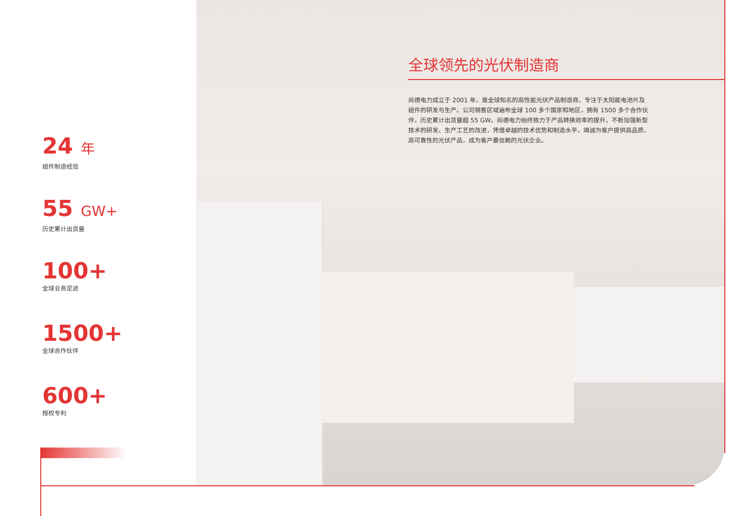24 年
组件制造经验
55 GW+
历史累计出货量
100+
全球业务足迹
1500+
全球合作伙伴
600+
授权专利
全球领先的光伏制造商
尚德电力成立于 2001 年，是全球知名的高性能光伏产品制造商，专注于太阳能电池片及组件的研发与生产。公司销售区域遍布全球 100 多个国家和地区，拥有 1500 多个合作伙伴，历史累计出货量超 55 GW。尚德电力始终致力于产品转换效率的提升，不断加强新型技术的研发、生产工艺的改进，凭借卓越的技术优势和制造水平，竭诚为客户提供高品质、高可靠性的光伏产品，成为客户最信赖的光伏企业。